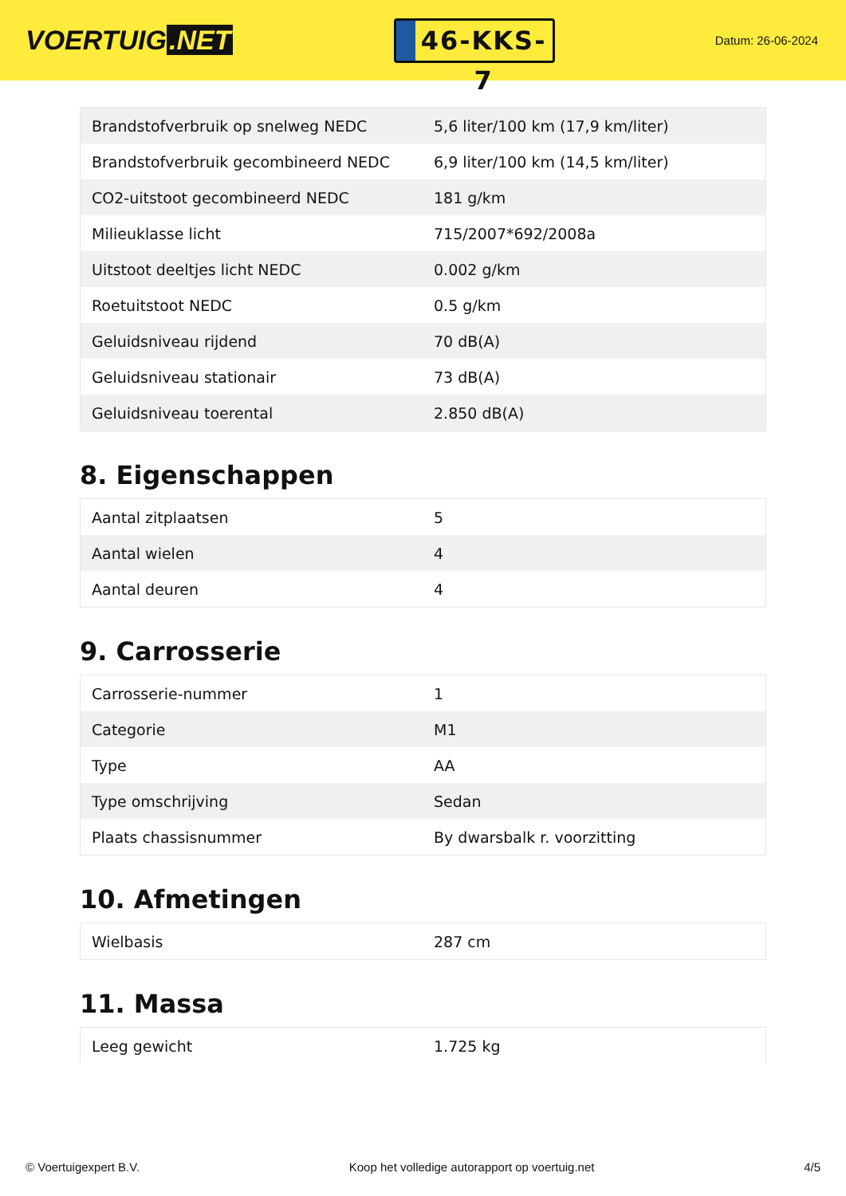VOERTUIG.NET
46-KKS-7
Datum: 26-06-2024
| Brandstofverbruik op snelweg NEDC | 5,6 liter/100 km (17,9 km/liter) |
| Brandstofverbruik gecombineerd NEDC | 6,9 liter/100 km (14,5 km/liter) |
| CO2-uitstoot gecombineerd NEDC | 181 g/km |
| Milieuklasse licht | 715/2007*692/2008a |
| Uitstoot deeltjes licht NEDC | 0.002 g/km |
| Roetuitstoot NEDC | 0.5 g/km |
| Geluidsniveau rijdend | 70 dB(A) |
| Geluidsniveau stationair | 73 dB(A) |
| Geluidsniveau toerental | 2.850 dB(A) |
8. Eigenschappen
| Aantal zitplaatsen | 5 |
| Aantal wielen | 4 |
| Aantal deuren | 4 |
9. Carrosserie
| Carrosserie-nummer | 1 |
| Categorie | M1 |
| Type | AA |
| Type omschrijving | Sedan |
| Plaats chassisnummer | By dwarsbalk r. voorzitting |
10. Afmetingen
| Wielbasis | 287 cm |
11. Massa
| Leeg gewicht | 1.725 kg |
© Voertuigexpert B.V. Koop het volledige autorapport op voertuig.net 4/5